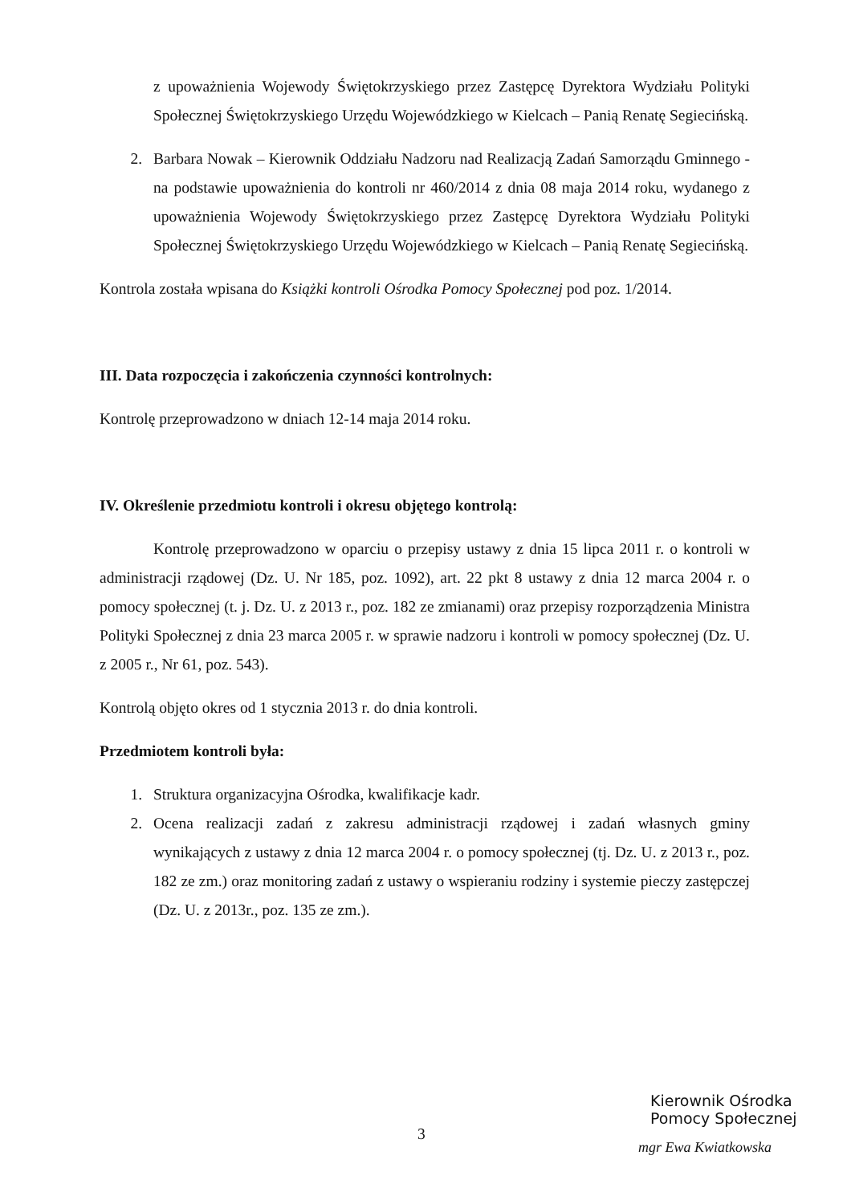z upoważnienia Wojewody Świętokrzyskiego przez Zastępcę Dyrektora Wydziału Polityki Społecznej Świętokrzyskiego Urzędu Wojewódzkiego w Kielcach – Panią Renatę Segiecińską.
2. Barbara Nowak – Kierownik Oddziału Nadzoru nad Realizacją Zadań Samorządu Gminnego - na podstawie upoważnienia do kontroli nr 460/2014 z dnia 08 maja 2014 roku, wydanego z upoważnienia Wojewody Świętokrzyskiego przez Zastępcę Dyrektora Wydziału Polityki Społecznej Świętokrzyskiego Urzędu Wojewódzkiego w Kielcach – Panią Renatę Segiecińską.
Kontrola została wpisana do Książki kontroli Ośrodka Pomocy Społecznej pod poz. 1/2014.
III. Data rozpoczęcia i zakończenia czynności kontrolnych:
Kontrolę przeprowadzono w dniach 12-14 maja 2014 roku.
IV. Określenie przedmiotu kontroli i okresu objętego kontrolą:
Kontrolę przeprowadzono w oparciu o przepisy ustawy z dnia 15 lipca 2011 r. o kontroli w administracji rządowej (Dz. U. Nr 185, poz. 1092), art. 22 pkt 8 ustawy z dnia 12 marca 2004 r. o pomocy społecznej (t. j. Dz. U. z 2013 r., poz. 182 ze zmianami) oraz przepisy rozporządzenia Ministra Polityki Społecznej z dnia 23 marca 2005 r. w sprawie nadzoru i kontroli w pomocy społecznej (Dz. U. z 2005 r., Nr 61, poz. 543).
Kontrolą objęto okres od 1 stycznia 2013 r. do dnia kontroli.
Przedmiotem kontroli była:
1. Struktura organizacyjna Ośrodka, kwalifikacje kadr.
2. Ocena realizacji zadań z zakresu administracji rządowej i zadań własnych gminy wynikających z ustawy z dnia 12 marca 2004 r. o pomocy społecznej (tj. Dz. U. z 2013 r., poz. 182 ze zm.) oraz monitoring zadań z ustawy o wspieraniu rodziny i systemie pieczy zastępczej (Dz. U. z 2013r., poz. 135 ze zm.).
3
Kierownik Ośrodka
Pomocy Społecznej
mgr Ewa Kwiatkowska